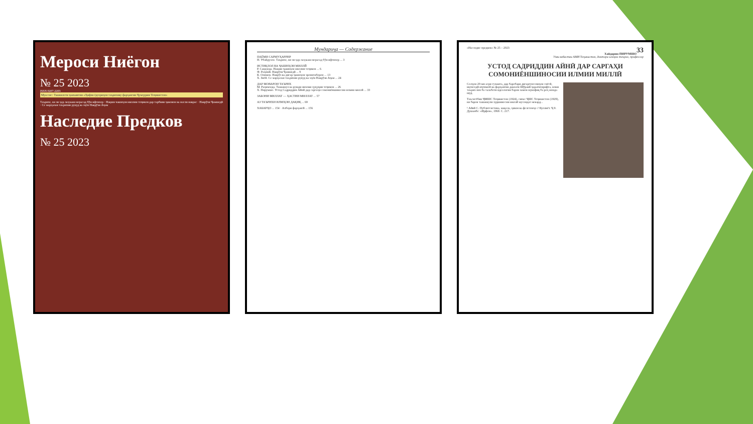Мероси Ниёгон
№ 25 2023
ISSN 0207-2203
Муассис: Ташкилоти ҷамъиятии «Ҳифзи ёдгориҳои таърихиву фарҳангии Ҷумҳурии Тоҷикистон»
Таърихе, ки зи ҳар лаҳзааш мерасад бӯи ифтихор · Нақши чашнҳои миллии тоҷикон дар тарбияи ҷавонон ва насли наврас · Наврӯзи Ҷамшедӣ · Се марҳалаи таърихии рукуд ва эҳёи Наврӯзи Аҷам
Наследие Предков
№ 25 2023
Мундариҷа — Содержание
ПАЁМИ САРМУҲАРРИР
Н. Убайдулло. Таърихе, ки зи ҳар лаҳзааш мерасад бӯи ифтихор ... 3
ИСТИҚЛОЛ ВА ҶАШНҲОИ МИЛЛӢ
Р. Саидзода. Нақши ҷашнҳои миллии тоҷикон ... 6
Ф. Раҳимӣ. Наврӯзи Ҷамшедӣ ... 9
К. Олимов. Наврӯз ва дигар ҷашнҳои эронитаборон ... 13
Х. Зиёӣ. Се марҳалаи таърихии рукуд ва эҳёи Наврӯзи Аҷам ... 24
ДАР МОВАРОИ ТАЪРИХ
М. Раҳимзода. Ташаккул ва рушди низоми ҳуқуқии тоҷикон ... 26
Х. Пирумшо. Устод Садриддин Айнӣ дар саргаҳи сомониёншиносии илмии миллӣ ... 33
ЗАБОНИ МИЛЛАТ — ҲАСТИИ МИЛЛАТ ... 57
АЗ ТАЪРИХИ ИЛМҲОИ ДАҚИҚ ... 69
ХАБАРҲО ... 154 · Ахбори фарҳангӣ ... 156
«Наследие предков» № 25 – 2023 33
Хайдаршо ПИРУМШО
Узви вобастаи АМИ Тоҷикистон, доктори илмҳои таърих, профессор
УСТОД САДРИДДИН АЙНӢ ДАР САРГАҲИ СОМОНИЁНШИНОСИИ ИЛМИИ МИЛЛӢ
Солҳои 20-ми асри гузашта, дар баробари дигаргунсозиҳои сиёсӣ, иқтисодӣ-иҷтимоӣ ва фарҳангии давлати Шӯравӣ ҷараёнгирифта, илми таърих низ ба талаботи идеологии барои замон мувофиқ ба роҳ монда шуд.
Таъсисёбии ҶМШС Тоҷикистон (1924), сипас ҶШС Тоҷикистон (1929), ки барои ташаккули худшиносии миллӣ мусоидат мекард...
¹ Айнӣ С. Публитсистика, мақола, ҳикоя ва фелетонҳо // Куллиёт. Ҷ.9. Душанбе: «Ирфон», 1969. С. 217.